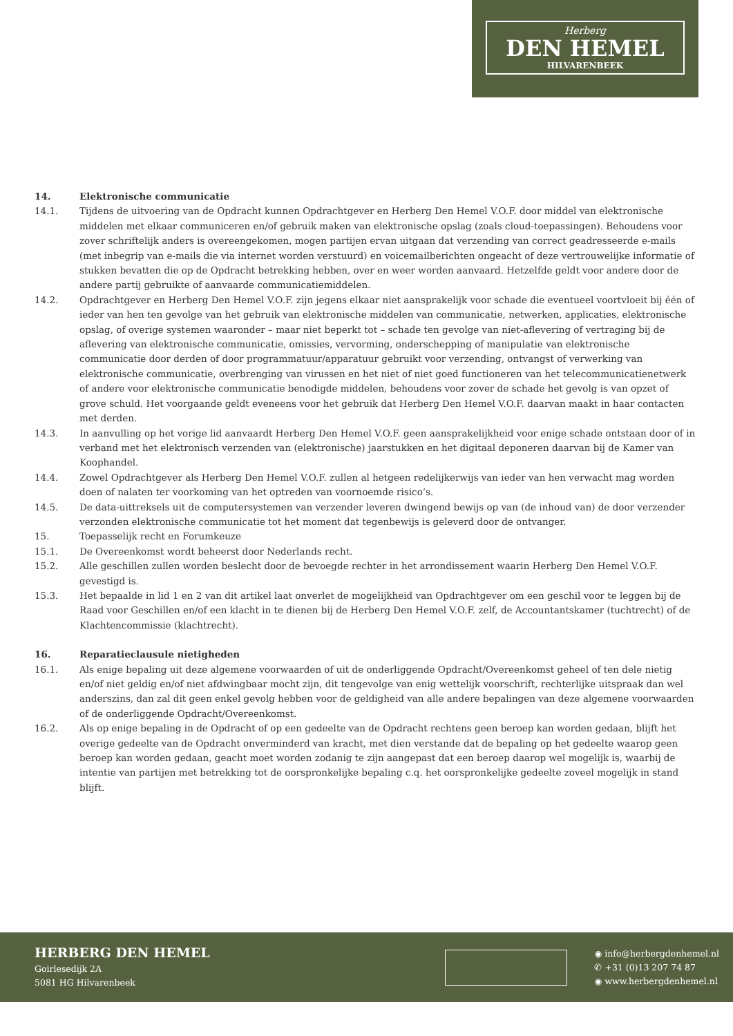Herberg
DEN HEMEL
HILVARENBEEK
14. Elektronische communicatie
14.1. Tijdens de uitvoering van de Opdracht kunnen Opdrachtgever en Herberg Den Hemel V.O.F. door middel van elektronische middelen met elkaar communiceren en/of gebruik maken van elektronische opslag (zoals cloud-toepassingen). Behoudens voor zover schriftelijk anders is overeengekomen, mogen partijen ervan uitgaan dat verzending van correct geadresseerde e-mails (met inbegrip van e-mails die via internet worden verstuurd) en voicemailberichten ongeacht of deze vertrouwelijke informatie of stukken bevatten die op de Opdracht betrekking hebben, over en weer worden aanvaard. Hetzelfde geldt voor andere door de andere partij gebruikte of aanvaarde communicatiemiddelen.
14.2. Opdrachtgever en Herberg Den Hemel V.O.F. zijn jegens elkaar niet aansprakelijk voor schade die eventueel voortvloeit bij één of ieder van hen ten gevolge van het gebruik van elektronische middelen van communicatie, netwerken, applicaties, elektronische opslag, of overige systemen waaronder – maar niet beperkt tot – schade ten gevolge van niet-aflevering of vertraging bij de aflevering van elektronische communicatie, omissies, vervorming, onderschepping of manipulatie van elektronische communicatie door derden of door programmatuur/apparatuur gebruikt voor verzending, ontvangst of verwerking van elektronische communicatie, overbrenging van virussen en het niet of niet goed functioneren van het telecommunicatienetwerk of andere voor elektronische communicatie benodigde middelen, behoudens voor zover de schade het gevolg is van opzet of grove schuld. Het voorgaande geldt eveneens voor het gebruik dat Herberg Den Hemel V.O.F. daarvan maakt in haar contacten met derden.
14.3. In aanvulling op het vorige lid aanvaardt Herberg Den Hemel V.O.F. geen aansprakelijkheid voor enige schade ontstaan door of in verband met het elektronisch verzenden van (elektronische) jaarstukken en het digitaal deponeren daarvan bij de Kamer van Koophandel.
14.4. Zowel Opdrachtgever als Herberg Den Hemel V.O.F. zullen al hetgeen redelijkerwijs van ieder van hen verwacht mag worden doen of nalaten ter voorkoming van het optreden van voornoemde risico’s.
14.5. De data-uittreksels uit de computersystemen van verzender leveren dwingend bewijs op van (de inhoud van) de door verzender verzonden elektronische communicatie tot het moment dat tegenbewijs is geleverd door de ontvanger.
15. Toepasselijk recht en Forumkeuze
15.1. De Overeenkomst wordt beheerst door Nederlands recht.
15.2. Alle geschillen zullen worden beslecht door de bevoegde rechter in het arrondissement waarin Herberg Den Hemel V.O.F. gevestigd is.
15.3. Het bepaalde in lid 1 en 2 van dit artikel laat onverlet de mogelijkheid van Opdrachtgever om een geschil voor te leggen bij de Raad voor Geschillen en/of een klacht in te dienen bij de Herberg Den Hemel V.O.F. zelf, de Accountantskamer (tuchtrecht) of de Klachtencommissie (klachtrecht).
16. Reparatieclausule nietigheden
16.1. Als enige bepaling uit deze algemene voorwaarden of uit de onderliggende Opdracht/Overeenkomst geheel of ten dele nietig en/of niet geldig en/of niet afdwingbaar mocht zijn, dit tengevolge van enig wettelijk voorschrift, rechterlijke uitspraak dan wel anderszins, dan zal dit geen enkel gevolg hebben voor de geldigheid van alle andere bepalingen van deze algemene voorwaarden of de onderliggende Opdracht/Overeenkomst.
16.2. Als op enige bepaling in de Opdracht of op een gedeelte van de Opdracht rechtens geen beroep kan worden gedaan, blijft het overige gedeelte van de Opdracht onverminderd van kracht, met dien verstande dat de bepaling op het gedeelte waarop geen beroep kan worden gedaan, geacht moet worden zodanig te zijn aangepast dat een beroep daarop wel mogelijk is, waarbij de intentie van partijen met betrekking tot de oorspronkelijke bepaling c.q. het oorspronkelijke gedeelte zoveel mogelijk in stand blijft.
HERBERG DEN HEMEL
Goirlesedijk 2A
5081 HG Hilvarenbeek
◉ info@herbergdenhemel.nl
✆ +31 (0)13 207 74 87
◉ www.herbergdenhemel.nl